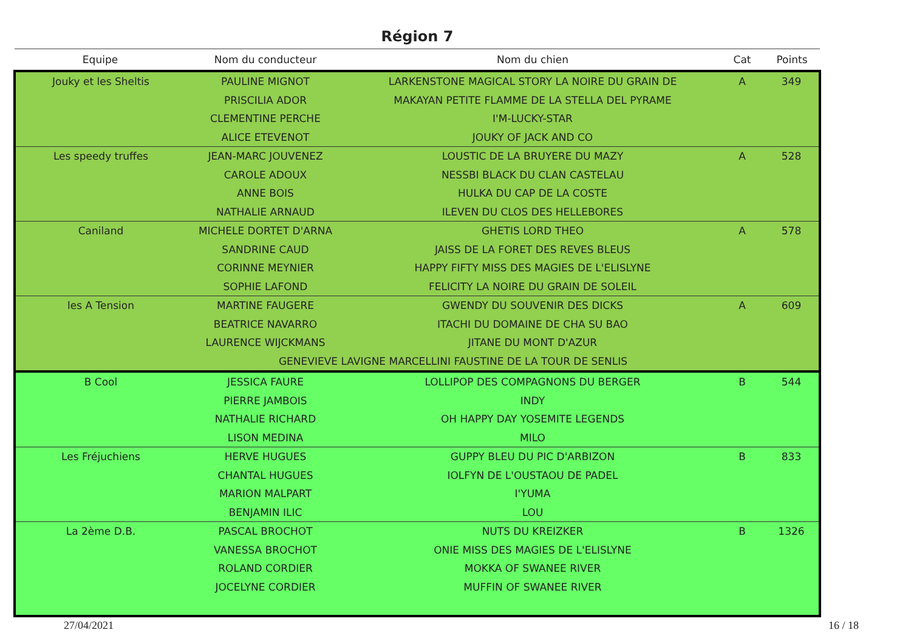Région 7
| Equipe | Nom du conducteur | Nom du chien | Cat | Points |
| --- | --- | --- | --- | --- |
| Jouky et les Sheltis | PAULINE MIGNOT | LARKENSTONE MAGICAL STORY LA NOIRE DU GRAIN DE | A | 349 |
| | PRISCILIA ADOR | MAKAYAN PETITE FLAMME DE LA STELLA DEL PYRAME | | |
| | CLEMENTINE PERCHE | I'M-LUCKY-STAR | | |
| | ALICE ETEVENOT | JOUKY OF JACK AND CO | | |
| Les speedy truffes | JEAN-MARC JOUVENEZ | LOUSTIC DE LA BRUYERE DU MAZY | A | 528 |
| | CAROLE ADOUX | NESSBI BLACK DU CLAN CASTELAU | | |
| | ANNE BOIS | HULKA DU CAP DE LA COSTE | | |
| | NATHALIE ARNAUD | ILEVEN DU CLOS DES HELLEBORES | | |
| Caniland | MICHELE DORTET D'ARNA | GHETIS LORD THEO | A | 578 |
| | SANDRINE CAUD | JAISS DE LA FORET DES REVES BLEUS | | |
| | CORINNE MEYNIER | HAPPY FIFTY MISS DES MAGIES DE L'ELISLYNE | | |
| | SOPHIE LAFOND | FELICITY LA NOIRE DU GRAIN DE SOLEIL | | |
| les A Tension | MARTINE FAUGERE | GWENDY DU SOUVENIR DES DICKS | A | 609 |
| | BEATRICE NAVARRO | ITACHI DU DOMAINE DE CHA SU BAO | | |
| | LAURENCE WIJCKMANS | JITANE DU MONT D'AZUR | | |
| | GENEVIEVE LAVIGNE MARCELLINI FAUSTINE DE LA TOUR DE SENLIS | | | |
| B Cool | JESSICA FAURE | LOLLIPOP DES COMPAGNONS DU BERGER | B | 544 |
| | PIERRE JAMBOIS | INDY | | |
| | NATHALIE RICHARD | OH HAPPY DAY YOSEMITE LEGENDS | | |
| | LISON MEDINA | MILO | | |
| Les Fréjuchiens | HERVE HUGUES | GUPPY BLEU DU PIC D'ARBIZON | B | 833 |
| | CHANTAL HUGUES | IOLFYN DE L'OUSTAOU DE PADEL | | |
| | MARION MALPART | I'YUMA | | |
| | BENJAMIN ILIC | LOU | | |
| La 2ème D.B. | PASCAL BROCHOT | NUTS DU KREIZKER | B | 1326 |
| | VANESSA BROCHOT | ONIE MISS DES MAGIES DE L'ELISLYNE | | |
| | ROLAND CORDIER | MOKKA OF SWANEE RIVER | | |
| | JOCELYNE CORDIER | MUFFIN OF SWANEE RIVER | | |
27/04/2021 16 / 18